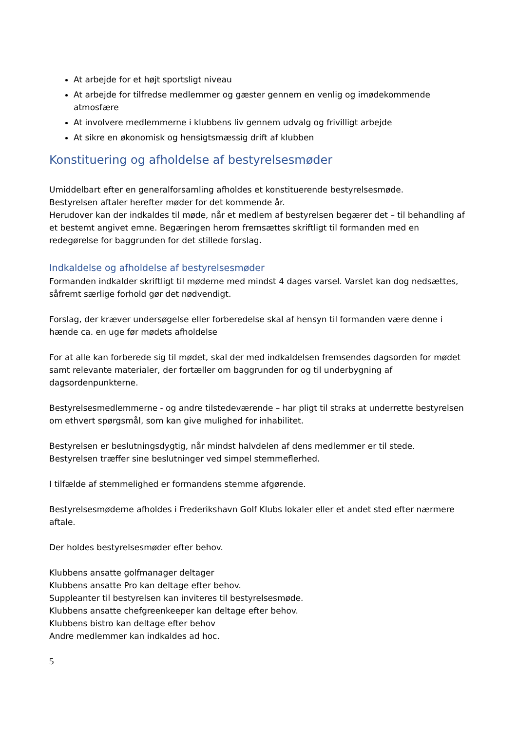At arbejde for et højt sportsligt niveau
At arbejde for tilfredse medlemmer og gæster gennem en venlig og imødekommende atmosfære
At involvere medlemmerne i klubbens liv gennem udvalg og frivilligt arbejde
At sikre en økonomisk og hensigtsmæssig drift af klubben
Konstituering og afholdelse af bestyrelsesmøder
Umiddelbart efter en generalforsamling afholdes et konstituerende bestyrelsesmøde.
Bestyrelsen aftaler herefter møder for det kommende år.
Herudover kan der indkaldes til møde, når et medlem af bestyrelsen begærer det – til behandling af et bestemt angivet emne. Begæringen herom fremsættes skriftligt til formanden med en redegørelse for baggrunden for det stillede forslag.
Indkaldelse og afholdelse af bestyrelsesmøder
Formanden indkalder skriftligt til møderne med mindst 4 dages varsel. Varslet kan dog nedsættes, såfremt særlige forhold gør det nødvendigt.
Forslag, der kræver undersøgelse eller forberedelse skal af hensyn til formanden være denne i hænde ca. en uge før mødets afholdelse
For at alle kan forberede sig til mødet, skal der med indkaldelsen fremsendes dagsorden for mødet samt relevante materialer, der fortæller om baggrunden for og til underbygning af dagsordenpunkterne.
Bestyrelsesmedlemmerne - og andre tilstedeværende – har pligt til straks at underrette bestyrelsen om ethvert spørgsmål, som kan give mulighed for inhabilitet.
Bestyrelsen er beslutningsdygtig, når mindst halvdelen af dens medlemmer er til stede.
Bestyrelsen træffer sine beslutninger ved simpel stemmeflerhed.
I tilfælde af stemmelighed er formandens stemme afgørende.
Bestyrelsesmøderne afholdes i Frederikshavn Golf Klubs lokaler eller et andet sted efter nærmere aftale.
Der holdes bestyrelsesmøder efter behov.
Klubbens ansatte golfmanager deltager
Klubbens ansatte Pro kan deltage efter behov.
Suppleanter til bestyrelsen kan inviteres til bestyrelsesmøde.
Klubbens ansatte chefgreenkeeper kan deltage efter behov.
Klubbens bistro kan deltage efter behov
Andre medlemmer kan indkaldes ad hoc.
5